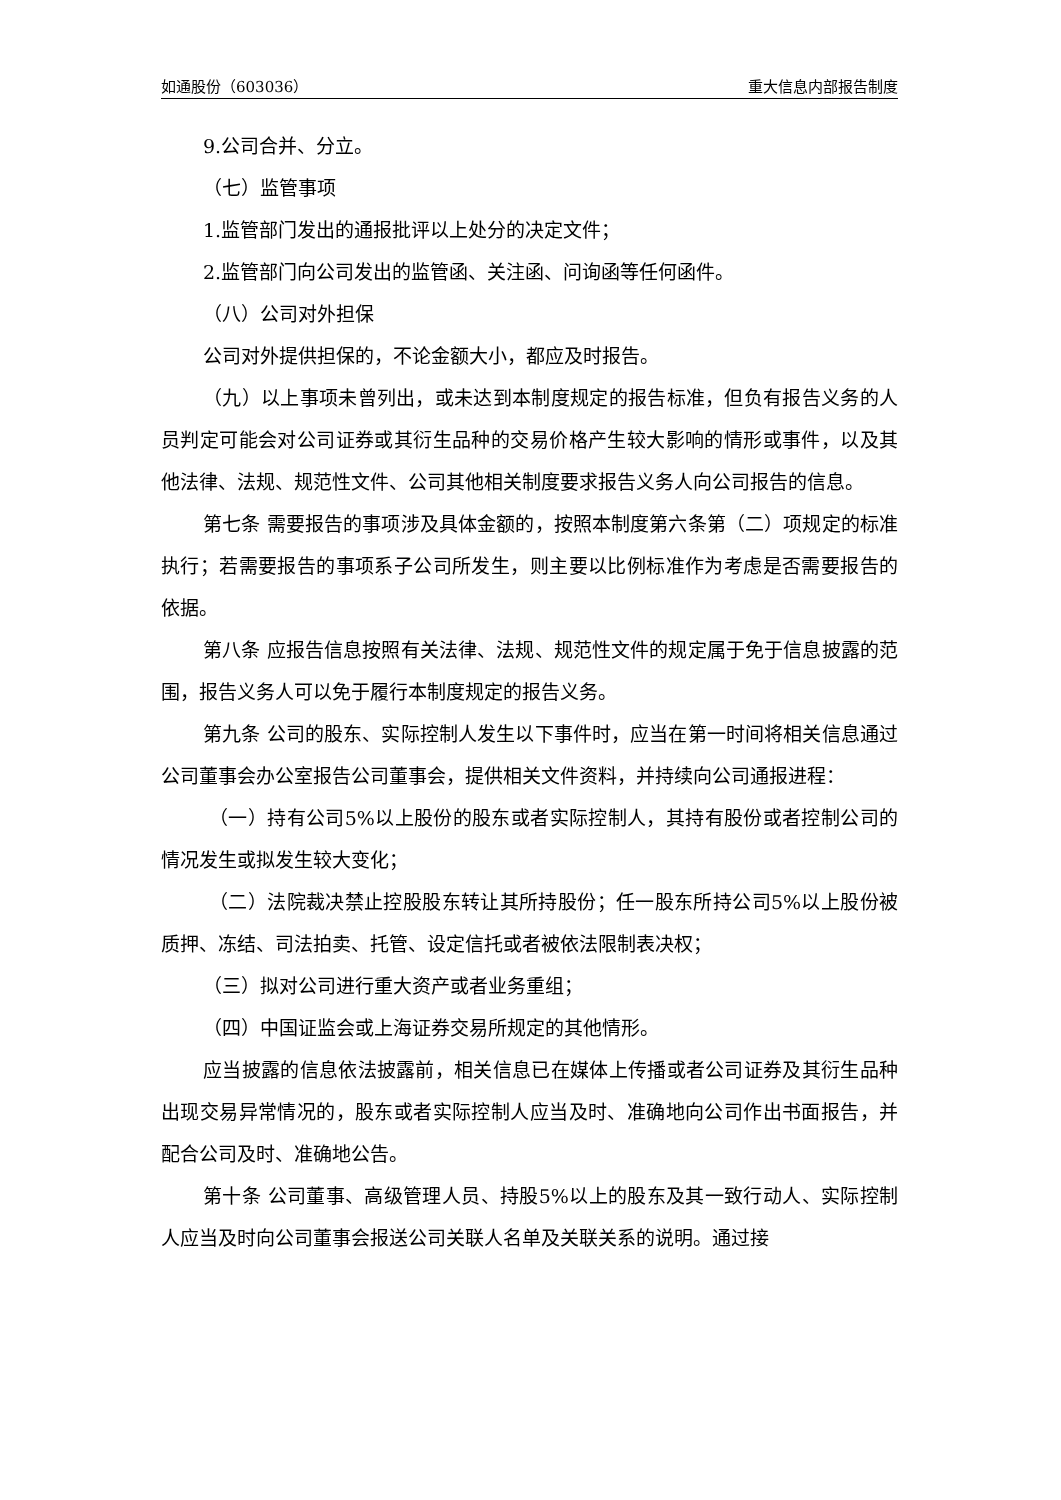如通股份（603036） 重大信息内部报告制度
9.公司合并、分立。
（七）监管事项
1.监管部门发出的通报批评以上处分的决定文件；
2.监管部门向公司发出的监管函、关注函、问询函等任何函件。
（八）公司对外担保
公司对外提供担保的，不论金额大小，都应及时报告。
（九）以上事项未曾列出，或未达到本制度规定的报告标准，但负有报告义务的人员判定可能会对公司证券或其衍生品种的交易价格产生较大影响的情形或事件，以及其他法律、法规、规范性文件、公司其他相关制度要求报告义务人向公司报告的信息。
第七条 需要报告的事项涉及具体金额的，按照本制度第六条第（二）项规定的标准执行；若需要报告的事项系子公司所发生，则主要以比例标准作为考虑是否需要报告的依据。
第八条 应报告信息按照有关法律、法规、规范性文件的规定属于免于信息披露的范围，报告义务人可以免于履行本制度规定的报告义务。
第九条 公司的股东、实际控制人发生以下事件时，应当在第一时间将相关信息通过公司董事会办公室报告公司董事会，提供相关文件资料，并持续向公司通报进程：
（一）持有公司5%以上股份的股东或者实际控制人，其持有股份或者控制公司的情况发生或拟发生较大变化；
（二）法院裁决禁止控股股东转让其所持股份；任一股东所持公司5%以上股份被质押、冻结、司法拍卖、托管、设定信托或者被依法限制表决权；
（三）拟对公司进行重大资产或者业务重组；
（四）中国证监会或上海证券交易所规定的其他情形。
应当披露的信息依法披露前，相关信息已在媒体上传播或者公司证券及其衍生品种出现交易异常情况的，股东或者实际控制人应当及时、准确地向公司作出书面报告，并配合公司及时、准确地公告。
第十条 公司董事、高级管理人员、持股5%以上的股东及其一致行动人、实际控制人应当及时向公司董事会报送公司关联人名单及关联关系的说明。通过接